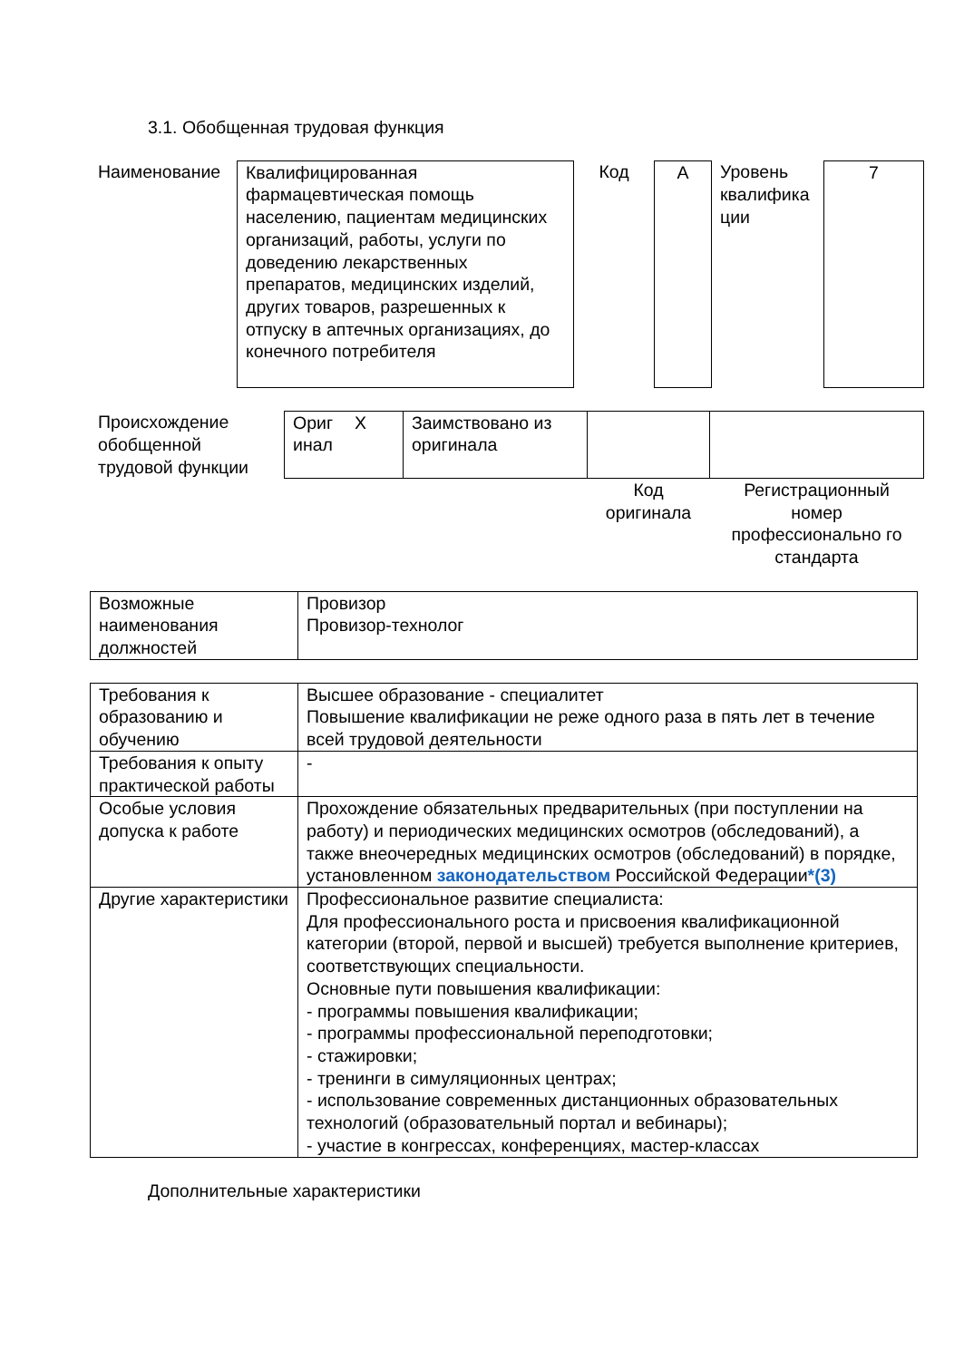3.1. Обобщенная трудовая функция
| Наименование | Квалифицированная фармацевтическая помощь населению, пациентам медицинских организаций, работы, услуги по доведению лекарственных препаратов, медицинских изделий, других товаров, разрешенных к отпуску в аптечных организациях, до конечного потребителя | Код | А | Уровень квалифика ции | 7 |
| Происхождение обобщенной трудовой функции | Ориг инал | X | Заимствовано из оригинала | | |
| | | | | Код оригинала | Регистрационный номер профессионально го стандарта |
| Возможные наименования должностей | Провизор Провизор-технолог |
| Требования к образованию и обучению | Высшее образование - специалитет Повышение квалификации не реже одного раза в пять лет в течение всей трудовой деятельности |
| Требования к опыту практической работы | - |
| Особые условия допуска к работе | Прохождение обязательных предварительных (при поступлении на работу) и периодических медицинских осмотров (обследований), а также внеочередных медицинских осмотров (обследований) в порядке, установленном законодательством Российской Федерации *(3) |
| Другие характеристики | Профессиональное развитие специалиста: Для профессионального роста и присвоения квалификационной категории (второй, первой и высшей) требуется выполнение критериев, соответствующих специальности. Основные пути повышения квалификации: - программы повышения квалификации; - программы профессиональной переподготовки; - стажировки; - тренинги в симуляционных центрах; - использование современных дистанционных образовательных технологий (образовательный портал и вебинары); - участие в конгрессах, конференциях, мастер-классах |
Дополнительные характеристики